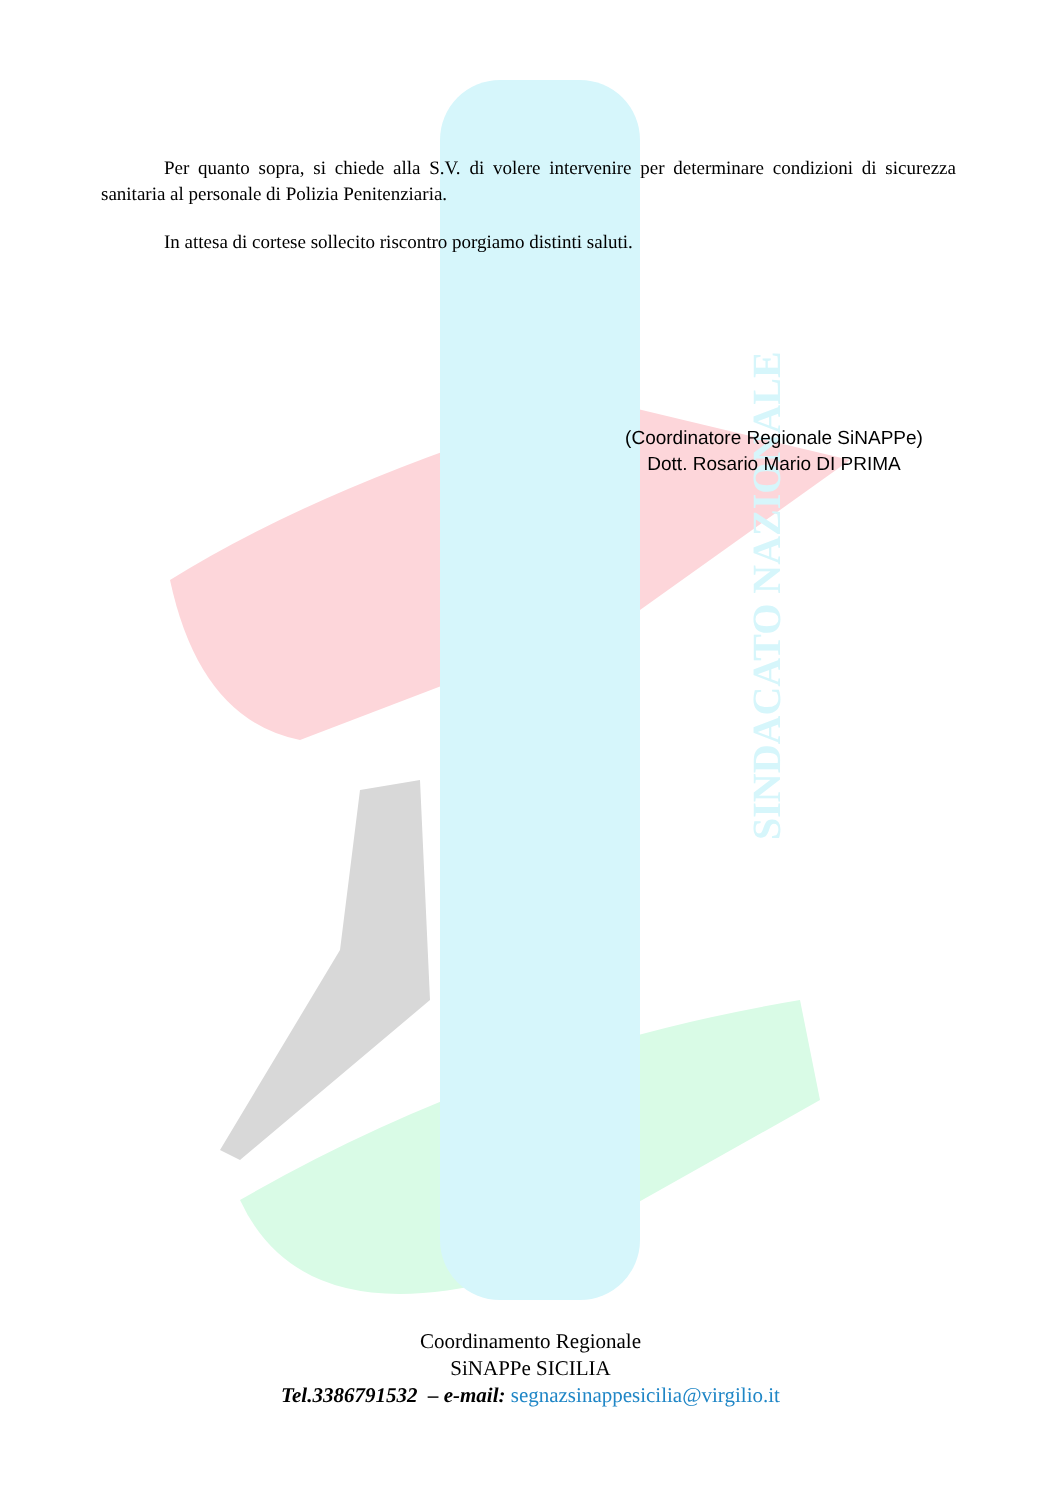SINDACATO NAZIONALE
Per quanto sopra, si chiede alla S.V. di volere intervenire per determinare condizioni di sicurezza sanitaria al personale di Polizia Penitenziaria.
In attesa di cortese sollecito riscontro porgiamo distinti saluti.
(Coordinatore Regionale SiNAPPe)
Dott. Rosario Mario DI PRIMA
Coordinamento Regionale
SiNAPPe SICILIA
Tel.3386791532 – e-mail: segnazsinappesicilia@virgilio.it